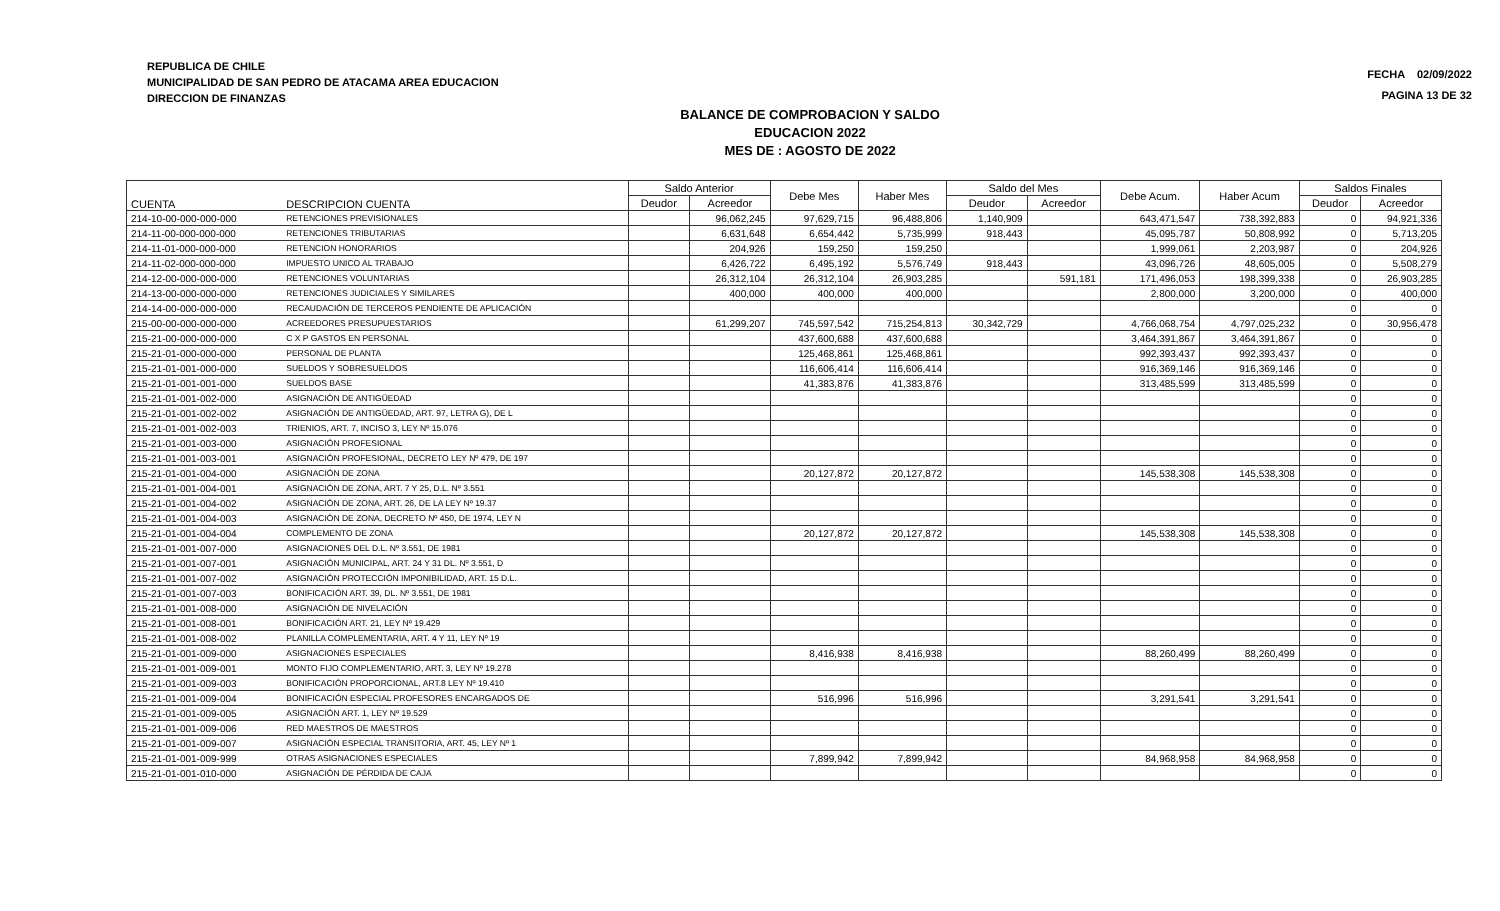REPUBLICA DE CHILE
MUNICIPALIDAD DE SAN PEDRO DE ATACAMA AREA EDUCACION
DIRECCION DE FINANZAS
FECHA 02/09/2022
PAGINA 13 DE 32
BALANCE DE COMPROBACION Y SALDO
EDUCACION 2022
MES DE : AGOSTO DE 2022
| CUENTA | DESCRIPCION CUENTA | Saldo Anterior | | Debe Mes | Haber Mes | Saldo del Mes | | Debe Acum. | Haber Acum | Saldos Finales | |
| --- | --- | --- | --- | --- | --- | --- | --- | --- | --- | --- | --- |
| | | Deudor | Acreedor | | | Deudor | Acreedor | | | Deudor | Acreedor |
| 214-10-00-000-000-000 | RETENCIONES PREVISIONALES | | 96,062,245 | 97,629,715 | 96,488,806 | 1,140,909 | | 643,471,547 | 738,392,883 | 0 | 94,921,336 |
| 214-11-00-000-000-000 | RETENCIONES TRIBUTARIAS | | 6,631,648 | 6,654,442 | 5,735,999 | 918,443 | | 45,095,787 | 50,808,992 | 0 | 5,713,205 |
| 214-11-01-000-000-000 | RETENCION HONORARIOS | | 204,926 | 159,250 | 159,250 | | | 1,999,061 | 2,203,987 | 0 | 204,926 |
| 214-11-02-000-000-000 | IMPUESTO UNICO AL TRABAJO | | 6,426,722 | 6,495,192 | 5,576,749 | 918,443 | | 43,096,726 | 48,605,005 | 0 | 5,508,279 |
| 214-12-00-000-000-000 | RETENCIONES VOLUNTARIAS | | 26,312,104 | 26,312,104 | 26,903,285 | | 591,181 | 171,496,053 | 198,399,338 | 0 | 26,903,285 |
| 214-13-00-000-000-000 | RETENCIONES JUDICIALES Y SIMILARES | | 400,000 | 400,000 | 400,000 | | | 2,800,000 | 3,200,000 | 0 | 400,000 |
| 214-14-00-000-000-000 | RECAUDACIÓN DE TERCEROS PENDIENTE DE APLICACIÓN | | | | | | | | | 0 | 0 |
| 215-00-00-000-000-000 | ACREEDORES PRESUPUESTARIOS | | 61,299,207 | 745,597,542 | 715,254,813 | 30,342,729 | | 4,766,068,754 | 4,797,025,232 | 0 | 30,956,478 |
| 215-21-00-000-000-000 | C X P GASTOS EN PERSONAL | | | 437,600,688 | 437,600,688 | | | 3,464,391,867 | 3,464,391,867 | 0 | 0 |
| 215-21-01-000-000-000 | PERSONAL DE PLANTA | | | 125,468,861 | 125,468,861 | | | 992,393,437 | 992,393,437 | 0 | 0 |
| 215-21-01-001-000-000 | SUELDOS Y SOBRESUELDOS | | | 116,606,414 | 116,606,414 | | | 916,369,146 | 916,369,146 | 0 | 0 |
| 215-21-01-001-001-000 | SUELDOS BASE | | | 41,383,876 | 41,383,876 | | | 313,485,599 | 313,485,599 | 0 | 0 |
| 215-21-01-001-002-000 | ASIGNACIÓN DE ANTIGÜEDAD | | | | | | | | | 0 | 0 |
| 215-21-01-001-002-002 | ASIGNACIÓN DE ANTIGÜEDAD, ART. 97, LETRA G), DE L | | | | | | | | | 0 | 0 |
| 215-21-01-001-002-003 | TRIENIOS, ART. 7, INCISO 3, LEY Nº 15.076 | | | | | | | | | 0 | 0 |
| 215-21-01-001-003-000 | ASIGNACIÓN PROFESIONAL | | | | | | | | | 0 | 0 |
| 215-21-01-001-003-001 | ASIGNACIÓN PROFESIONAL, DECRETO LEY Nº 479, DE 197 | | | | | | | | | 0 | 0 |
| 215-21-01-001-004-000 | ASIGNACIÓN DE ZONA | | | 20,127,872 | 20,127,872 | | | 145,538,308 | 145,538,308 | 0 | 0 |
| 215-21-01-001-004-001 | ASIGNACIÓN DE ZONA, ART. 7 Y 25, D.L. Nº 3.551 | | | | | | | | | 0 | 0 |
| 215-21-01-001-004-002 | ASIGNACIÓN DE ZONA, ART. 26, DE LA LEY Nº 19.37 | | | | | | | | | 0 | 0 |
| 215-21-01-001-004-003 | ASIGNACIÓN DE ZONA, DECRETO Nº 450, DE 1974, LEY N | | | | | | | | | 0 | 0 |
| 215-21-01-001-004-004 | COMPLEMENTO DE ZONA | | | 20,127,872 | 20,127,872 | | | 145,538,308 | 145,538,308 | 0 | 0 |
| 215-21-01-001-007-000 | ASIGNACIONES DEL D.L. Nº 3.551, DE 1981 | | | | | | | | | 0 | 0 |
| 215-21-01-001-007-001 | ASIGNACIÓN MUNICIPAL, ART. 24 Y 31 DL. Nº 3.551, D | | | | | | | | | 0 | 0 |
| 215-21-01-001-007-002 | ASIGNACIÓN PROTECCIÓN IMPONIBILIDAD, ART. 15 D.L. | | | | | | | | | 0 | 0 |
| 215-21-01-001-007-003 | BONIFICACIÓN ART. 39, DL. Nº 3.551, DE 1981 | | | | | | | | | 0 | 0 |
| 215-21-01-001-008-000 | ASIGNACIÓN DE NIVELACIÓN | | | | | | | | | 0 | 0 |
| 215-21-01-001-008-001 | BONIFICACIÓN ART. 21, LEY Nº 19.429 | | | | | | | | | 0 | 0 |
| 215-21-01-001-008-002 | PLANILLA COMPLEMENTARIA, ART. 4 Y 11, LEY Nº 19 | | | | | | | | | 0 | 0 |
| 215-21-01-001-009-000 | ASIGNACIONES ESPECIALES | | | 8,416,938 | 8,416,938 | | | 88,260,499 | 88,260,499 | 0 | 0 |
| 215-21-01-001-009-001 | MONTO FIJO COMPLEMENTARIO, ART. 3, LEY Nº 19.278 | | | | | | | | | 0 | 0 |
| 215-21-01-001-009-003 | BONIFICACIÓN PROPORCIONAL, ART.8 LEY Nº 19.410 | | | | | | | | | 0 | 0 |
| 215-21-01-001-009-004 | BONIFICACIÓN ESPECIAL PROFESORES ENCARGADOS DE | | | 516,996 | 516,996 | | | 3,291,541 | 3,291,541 | 0 | 0 |
| 215-21-01-001-009-005 | ASIGNACIÓN ART. 1, LEY Nº 19.529 | | | | | | | | | 0 | 0 |
| 215-21-01-001-009-006 | RED MAESTROS DE MAESTROS | | | | | | | | | 0 | 0 |
| 215-21-01-001-009-007 | ASIGNACIÓN ESPECIAL TRANSITORIA, ART. 45, LEY Nº 1 | | | | | | | | | 0 | 0 |
| 215-21-01-001-009-999 | OTRAS ASIGNACIONES ESPECIALES | | | 7,899,942 | 7,899,942 | | | 84,968,958 | 84,968,958 | 0 | 0 |
| 215-21-01-001-010-000 | ASIGNACIÓN DE PÉRDIDA DE CAJA | | | | | | | | | 0 | 0 |